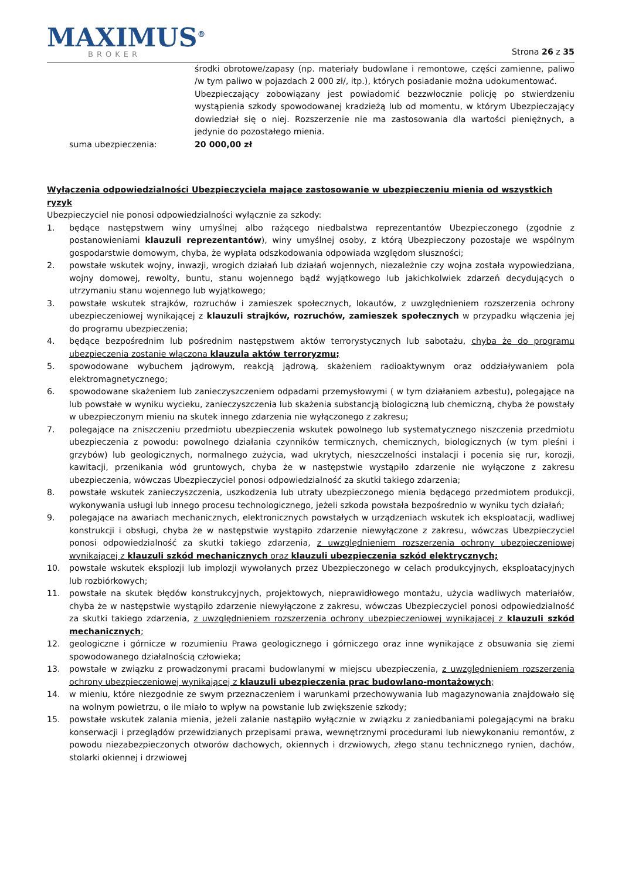MAXIMUS<sup>®</sup>
BROKER
Strona 26 z 35
środki obrotowe/zapasy (np. materiały budowlane i remontowe, części zamienne, paliwo /w tym paliwo w pojazdach 2 000 zł/, itp.), których posiadanie można udokumentować.
Ubezpieczający zobowiązany jest powiadomić bezzwłocznie policję po stwierdzeniu wystąpienia szkody spowodowanej kradzieżą lub od momentu, w którym Ubezpieczający dowiedział się o niej. Rozszerzenie nie ma zastosowania dla wartości pieniężnych, a jedynie do pozostałego mienia.
suma ubezpieczenia: 20 000,00 zł
Wyłączenia odpowiedzialności Ubezpieczyciela mające zastosowanie w ubezpieczeniu mienia od wszystkich ryzyk
Ubezpieczyciel nie ponosi odpowiedzialności wyłącznie za szkody:
1. będące następstwem winy umyślnej albo rażącego niedbalstwa reprezentantów Ubezpieczonego (zgodnie z postanowieniami klauzuli reprezentantów), winy umyślnej osoby, z którą Ubezpieczony pozostaje we wspólnym gospodarstwie domowym, chyba, że wypłata odszkodowania odpowiada względom słuszności;
2. powstałe wskutek wojny, inwazji, wrogich działań lub działań wojennych, niezależnie czy wojna została wypowiedziana, wojny domowej, rewolty, buntu, stanu wojennego bądź wyjątkowego lub jakichkolwiek zdarzeń decydujących o utrzymaniu stanu wojennego lub wyjątkowego;
3. powstałe wskutek strajków, rozruchów i zamieszek społecznych, lokautów, z uwzględnieniem rozszerzenia ochrony ubezpieczeniowej wynikającej z klauzuli strajków, rozruchów, zamieszek społecznych w przypadku włączenia jej do programu ubezpieczenia;
4. będące bezpośrednim lub pośrednim następstwem aktów terrorystycznych lub sabotażu, chyba że do programu ubezpieczenia zostanie włączona klauzula aktów terroryzmu;
5. spowodowane wybuchem jądrowym, reakcją jądrową, skażeniem radioaktywnym oraz oddziaływaniem pola elektromagnetycznego;
6. spowodowane skażeniem lub zanieczyszczeniem odpadami przemysłowymi ( w tym działaniem azbestu), polegające na lub powstałe w wyniku wycieku, zanieczyszczenia lub skażenia substancją biologiczną lub chemiczną, chyba że powstały w ubezpieczonym mieniu na skutek innego zdarzenia nie wyłączonego z zakresu;
7. polegające na zniszczeniu przedmiotu ubezpieczenia wskutek powolnego lub systematycznego niszczenia przedmiotu ubezpieczenia z powodu: powolnego działania czynników termicznych, chemicznych, biologicznych (w tym pleśni i grzybów) lub geologicznych, normalnego zużycia, wad ukrytych, nieszczelności instalacji i pocenia się rur, korozji, kawitacji, przenikania wód gruntowych, chyba że w następstwie wystąpiło zdarzenie nie wyłączone z zakresu ubezpieczenia, wówczas Ubezpieczyciel ponosi odpowiedzialność za skutki takiego zdarzenia;
8. powstałe wskutek zanieczyszczenia, uszkodzenia lub utraty ubezpieczonego mienia będącego przedmiotem produkcji, wykonywania usługi lub innego procesu technologicznego, jeżeli szkoda powstała bezpośrednio w wyniku tych działań;
9. polegające na awariach mechanicznych, elektronicznych powstałych w urządzeniach wskutek ich eksploatacji, wadliwej konstrukcji i obsługi, chyba że w następstwie wystąpiło zdarzenie niewyłączone z zakresu, wówczas Ubezpieczyciel ponosi odpowiedzialność za skutki takiego zdarzenia, z uwzględnieniem rozszerzenia ochrony ubezpieczeniowej wynikającej z klauzuli szkód mechanicznych oraz klauzuli ubezpieczenia szkód elektrycznych;
10. powstałe wskutek eksplozji lub implozji wywołanych przez Ubezpieczonego w celach produkcyjnych, eksploatacyjnych lub rozbiórkowych;
11. powstałe na skutek błędów konstrukcyjnych, projektowych, nieprawidłowego montażu, użycia wadliwych materiałów, chyba że w następstwie wystąpiło zdarzenie niewyłączone z zakresu, wówczas Ubezpieczyciel ponosi odpowiedzialność za skutki takiego zdarzenia, z uwzględnieniem rozszerzenia ochrony ubezpieczeniowej wynikającej z klauzuli szkód mechanicznych;
12. geologiczne i górnicze w rozumieniu Prawa geologicznego i górniczego oraz inne wynikające z obsuwania się ziemi spowodowanego działalnością człowieka;
13. powstałe w związku z prowadzonymi pracami budowlanymi w miejscu ubezpieczenia, z uwzględnieniem rozszerzenia ochrony ubezpieczeniowej wynikającej z klauzuli ubezpieczenia prac budowlano-montażowych;
14. w mieniu, które niezgodnie ze swym przeznaczeniem i warunkami przechowywania lub magazynowania znajdowało się na wolnym powietrzu, o ile miało to wpływ na powstanie lub zwiększenie szkody;
15. powstałe wskutek zalania mienia, jeżeli zalanie nastąpiło wyłącznie w związku z zaniedbaniami polegającymi na braku konserwacji i przeglądów przewidzianych przepisami prawa, wewnętrznymi procedurami lub niewykonaniu remontów, z powodu niezabezpieczonych otworów dachowych, okiennych i drzwiowych, złego stanu technicznego rynien, dachów, stolarki okiennej i drzwiowej